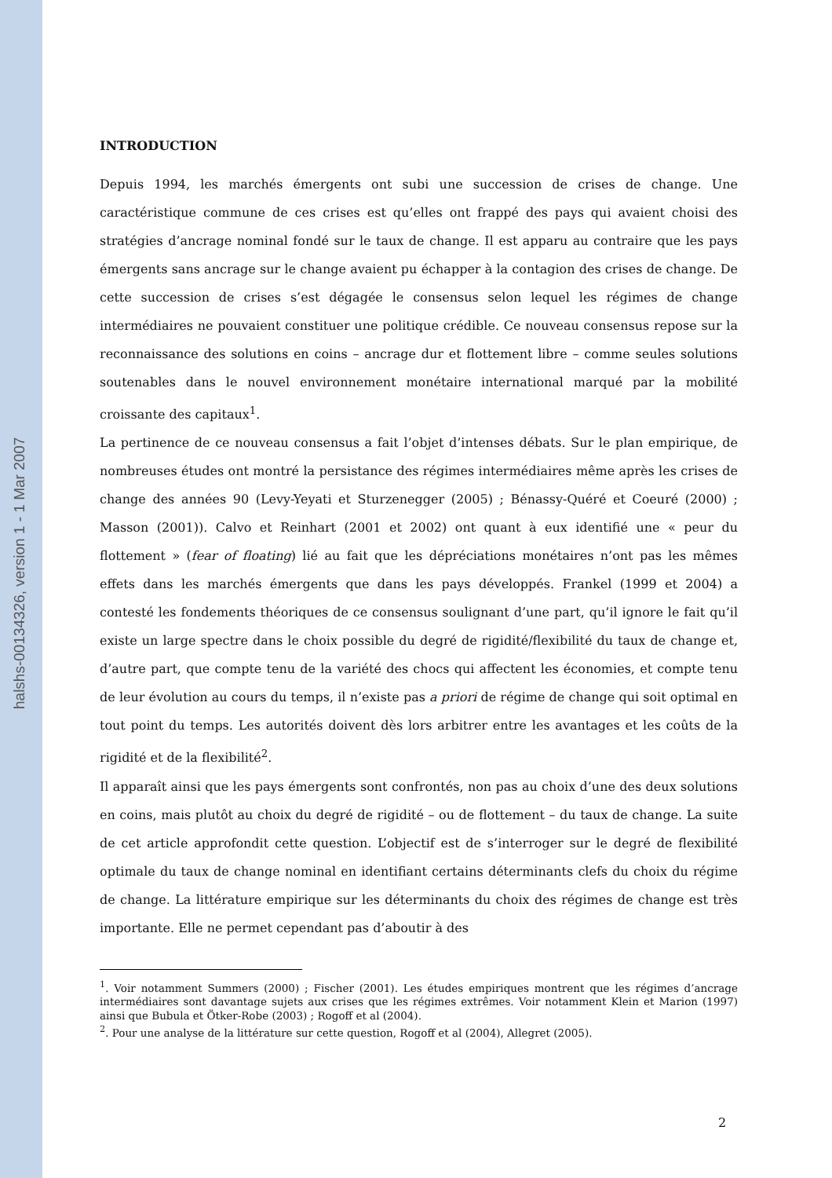halshs-00134326, version 1 - 1 Mar 2007
INTRODUCTION
Depuis 1994, les marchés émergents ont subi une succession de crises de change. Une caractéristique commune de ces crises est qu’elles ont frappé des pays qui avaient choisi des stratégies d’ancrage nominal fondé sur le taux de change. Il est apparu au contraire que les pays émergents sans ancrage sur le change avaient pu échapper à la contagion des crises de change. De cette succession de crises s’est dégagée le consensus selon lequel les régimes de change intermédiaires ne pouvaient constituer une politique crédible. Ce nouveau consensus repose sur la reconnaissance des solutions en coins – ancrage dur et flottement libre – comme seules solutions soutenables dans le nouvel environnement monétaire international marqué par la mobilité croissante des capitaux<sup>1</sup>.
La pertinence de ce nouveau consensus a fait l’objet d’intenses débats. Sur le plan empirique, de nombreuses études ont montré la persistance des régimes intermédiaires même après les crises de change des années 90 (Levy-Yeyati et Sturzenegger (2005) ; Bénassy-Quéré et Coeuré (2000) ; Masson (2001)). Calvo et Reinhart (2001 et 2002) ont quant à eux identifié une « peur du flottement » (fear of floating) lié au fait que les dépréciations monétaires n’ont pas les mêmes effets dans les marchés émergents que dans les pays développés. Frankel (1999 et 2004) a contesté les fondements théoriques de ce consensus soulignant d’une part, qu’il ignore le fait qu’il existe un large spectre dans le choix possible du degré de rigidité/flexibilité du taux de change et, d’autre part, que compte tenu de la variété des chocs qui affectent les économies, et compte tenu de leur évolution au cours du temps, il n’existe pas a priori de régime de change qui soit optimal en tout point du temps. Les autorités doivent dès lors arbitrer entre les avantages et les coûts de la rigidité et de la flexibilité<sup>2</sup>.
Il apparaît ainsi que les pays émergents sont confrontés, non pas au choix d’une des deux solutions en coins, mais plutôt au choix du degré de rigidité – ou de flottement – du taux de change. La suite de cet article approfondit cette question. L’objectif est de s’interroger sur le degré de flexibilité optimale du taux de change nominal en identifiant certains déterminants clefs du choix du régime de change. La littérature empirique sur les déterminants du choix des régimes de change est très importante. Elle ne permet cependant pas d’aboutir à des
<sup>1</sup>. Voir notamment Summers (2000) ; Fischer (2001). Les études empiriques montrent que les régimes d’ancrage intermédiaires sont davantage sujets aux crises que les régimes extrêmes. Voir notamment Klein et Marion (1997) ainsi que Bubula et Ötker-Robe (2003) ; Rogoff et al (2004).
<sup>2</sup>. Pour une analyse de la littérature sur cette question, Rogoff et al (2004), Allegret (2005).
2